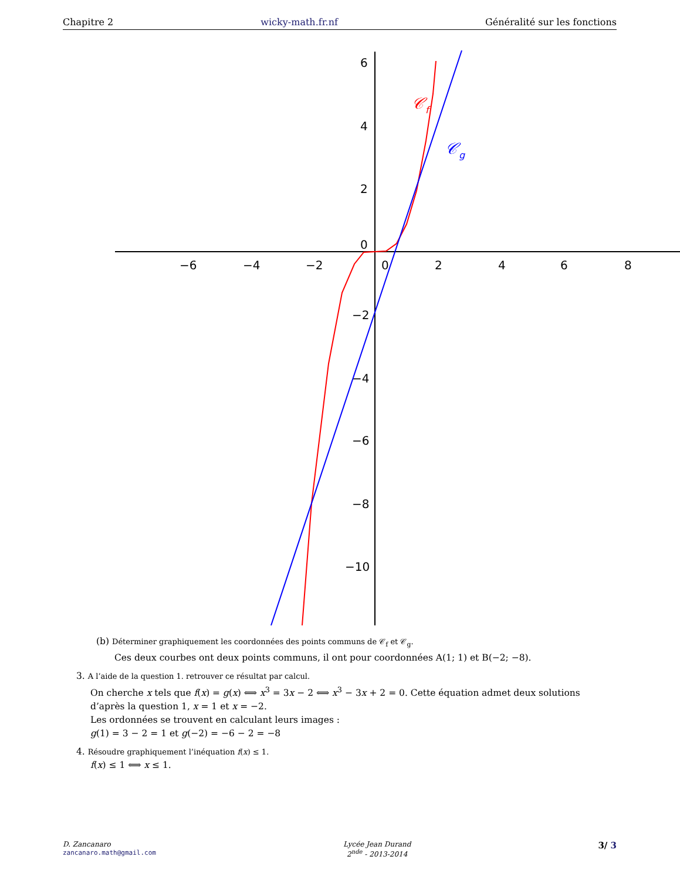Chapitre 2 wicky-math.fr.nf Généralité sur les fonctions
−6
−4
−2
0
2
4
6
8
6
4
2
0
−2
−4
−6
−8
−10
𝒞f
𝒞g
(b) Déterminer graphiquement les coordonnées des points communs de 𝒞<sub>f</sub> et 𝒞<sub>g</sub>.
Ces deux courbes ont deux points communs, il ont pour coordonnées A(1; 1) et B(−2; −8).
3. A l’aide de la question 1. retrouver ce résultat par calcul.
On cherche x tels que f(x) = g(x) ⟺ x<sup>3</sup> = 3x − 2 ⟺ x<sup>3</sup> − 3x + 2 = 0. Cette équation admet deux solutions d’après la question 1, x = 1 et x = −2.
Les ordonnées se trouvent en calculant leurs images :
g(1) = 3 − 2 = 1 et g(−2) = −6 − 2 = −8
4. Résoudre graphiquement l’inéquation f(x) ≤ 1.
f(x) ≤ 1 ⟺ x ≤ 1.
D. Zancanaro
zancanaro.math@gmail.com
Lycée Jean Durand
2<sup>nde</sup> - 2013-2014
3/ 3